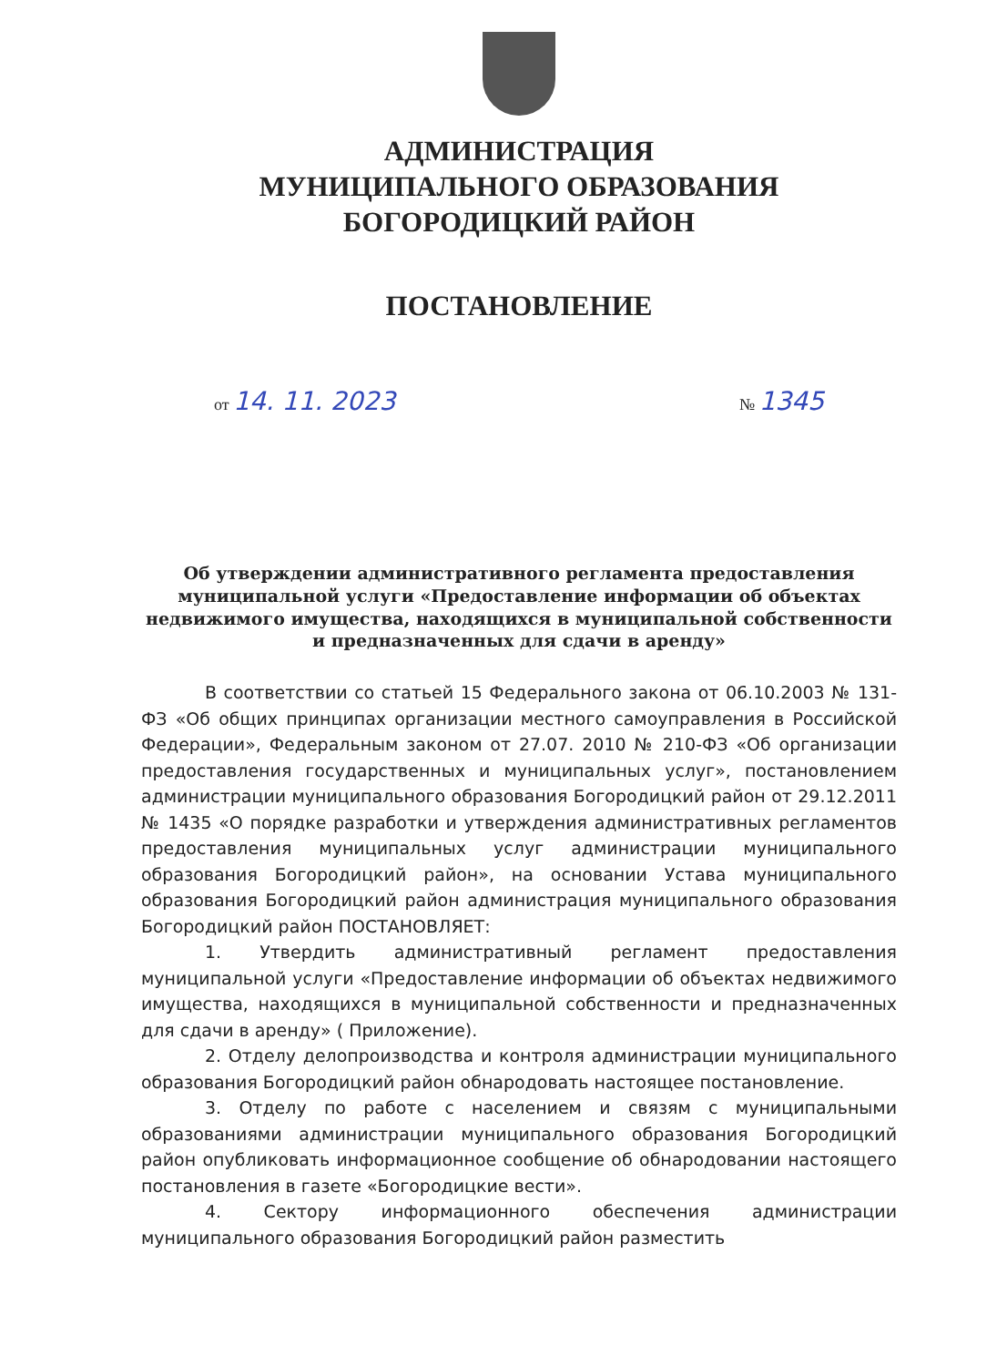АДМИНИСТРАЦИЯ
МУНИЦИПАЛЬНОГО ОБРАЗОВАНИЯ
БОГОРОДИЦКИЙ РАЙОН
ПОСТАНОВЛЕНИЕ
от 14. 11. 2023 № 1345
Об утверждении административного регламента предоставления муниципальной услуги «Предоставление информации об объектах недвижимого имущества, находящихся в муниципальной собственности и предназначенных для сдачи в аренду»
В соответствии со статьей 15 Федерального закона от 06.10.2003 № 131- ФЗ «Об общих принципах организации местного самоуправления в Российской Федерации», Федеральным законом от 27.07. 2010 № 210-ФЗ «Об организации предоставления государственных и муниципальных услуг», постановлением администрации муниципального образования Богородицкий район от 29.12.2011 № 1435 «О порядке разработки и утверждения административных регламентов предоставления муниципальных услуг администрации муниципального образования Богородицкий район», на основании Устава муниципального образования Богородицкий район администрация муниципального образования Богородицкий район ПОСТАНОВЛЯЕТ:
1. Утвердить административный регламент предоставления муниципальной услуги «Предоставление информации об объектах недвижимого имущества, находящихся в муниципальной собственности и предназначенных для сдачи в аренду» ( Приложение).
2. Отделу делопроизводства и контроля администрации муниципального образования Богородицкий район обнародовать настоящее постановление.
3. Отделу по работе с населением и связям с муниципальными образованиями администрации муниципального образования Богородицкий район опубликовать информационное сообщение об обнародовании настоящего постановления в газете «Богородицкие вести».
4. Сектору информационного обеспечения администрации муниципального образования Богородицкий район разместить